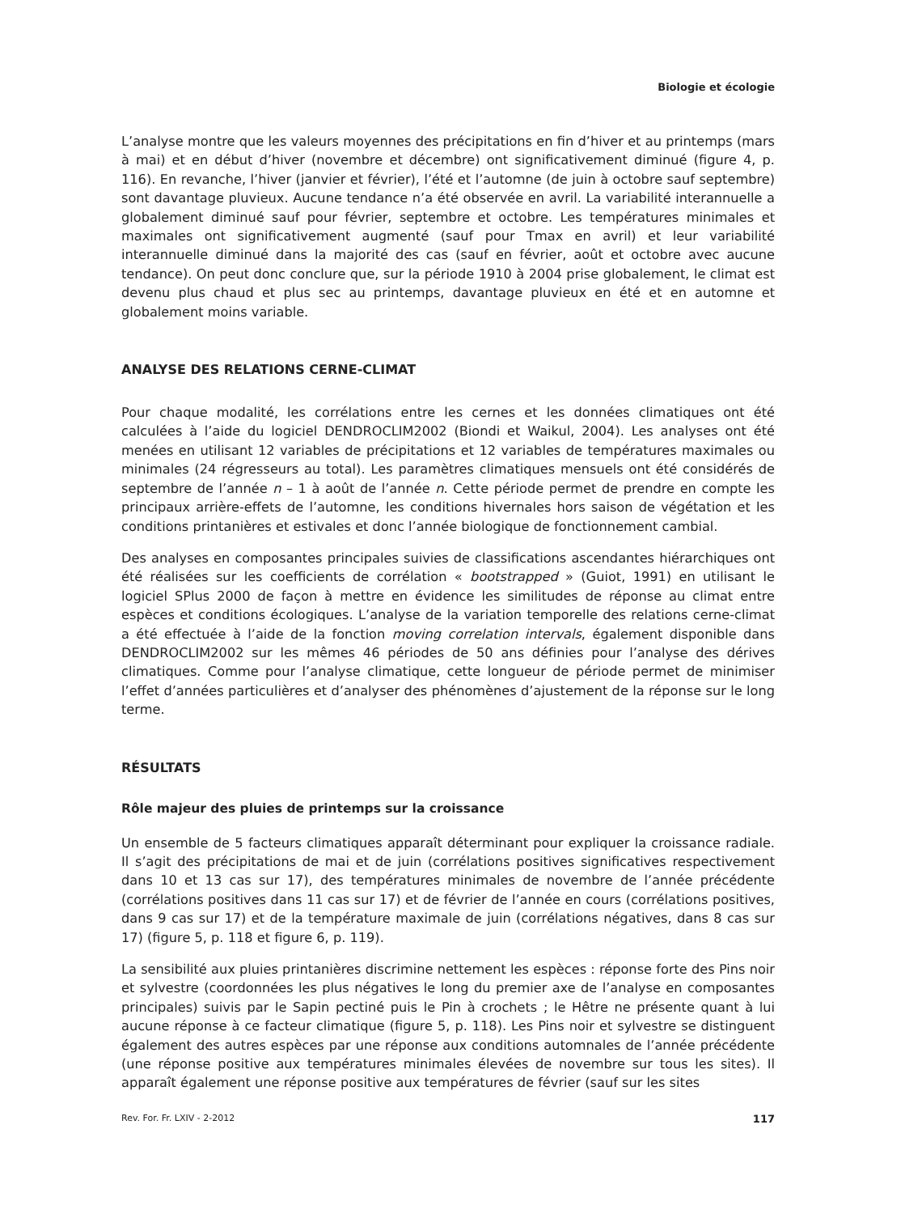Biologie et écologie
L’analyse montre que les valeurs moyennes des précipitations en fin d’hiver et au printemps (mars à mai) et en début d’hiver (novembre et décembre) ont significativement diminué (figure 4, p. 116). En revanche, l’hiver (janvier et février), l’été et l’automne (de juin à octobre sauf septembre) sont davantage pluvieux. Aucune tendance n’a été observée en avril. La variabilité interannuelle a globalement diminué sauf pour février, septembre et octobre. Les températures minimales et maximales ont significativement augmenté (sauf pour Tmax en avril) et leur variabilité interannuelle diminué dans la majorité des cas (sauf en février, août et octobre avec aucune tendance). On peut donc conclure que, sur la période 1910 à 2004 prise globalement, le climat est devenu plus chaud et plus sec au printemps, davantage pluvieux en été et en automne et globalement moins variable.
ANALYSE DES RELATIONS CERNE-CLIMAT
Pour chaque modalité, les corrélations entre les cernes et les données climatiques ont été calculées à l’aide du logiciel DENDROCLIM2002 (Biondi et Waikul, 2004). Les analyses ont été menées en utilisant 12 variables de précipitations et 12 variables de températures maximales ou minimales (24 régresseurs au total). Les paramètres climatiques mensuels ont été considérés de septembre de l’année n – 1 à août de l’année n. Cette période permet de prendre en compte les principaux arrière-effets de l’automne, les conditions hivernales hors saison de végétation et les conditions printanières et estivales et donc l’année biologique de fonctionnement cambial.
Des analyses en composantes principales suivies de classifications ascendantes hiérarchiques ont été réalisées sur les coefficients de corrélation « bootstrapped » (Guiot, 1991) en utilisant le logiciel SPlus 2000 de façon à mettre en évidence les similitudes de réponse au climat entre espèces et conditions écologiques. L’analyse de la variation temporelle des relations cerne-climat a été effectuée à l’aide de la fonction moving correlation intervals, également disponible dans DENDROCLIM2002 sur les mêmes 46 périodes de 50 ans définies pour l’analyse des dérives climatiques. Comme pour l’analyse climatique, cette longueur de période permet de minimiser l’effet d’années particulières et d’analyser des phénomènes d’ajustement de la réponse sur le long terme.
RÉSULTATS
Rôle majeur des pluies de printemps sur la croissance
Un ensemble de 5 facteurs climatiques apparaît déterminant pour expliquer la croissance radiale. Il s’agit des précipitations de mai et de juin (corrélations positives significatives respectivement dans 10 et 13 cas sur 17), des températures minimales de novembre de l’année précédente (corrélations positives dans 11 cas sur 17) et de février de l’année en cours (corrélations positives, dans 9 cas sur 17) et de la température maximale de juin (corrélations négatives, dans 8 cas sur 17) (figure 5, p. 118 et figure 6, p. 119).
La sensibilité aux pluies printanières discrimine nettement les espèces : réponse forte des Pins noir et sylvestre (coordonnées les plus négatives le long du premier axe de l’analyse en composantes principales) suivis par le Sapin pectiné puis le Pin à crochets ; le Hêtre ne présente quant à lui aucune réponse à ce facteur climatique (figure 5, p. 118). Les Pins noir et sylvestre se distinguent également des autres espèces par une réponse aux conditions automnales de l’année précédente (une réponse positive aux températures minimales élevées de novembre sur tous les sites). Il apparaît également une réponse positive aux températures de février (sauf sur les sites
Rev. For. Fr. LXIV - 2-2012 117